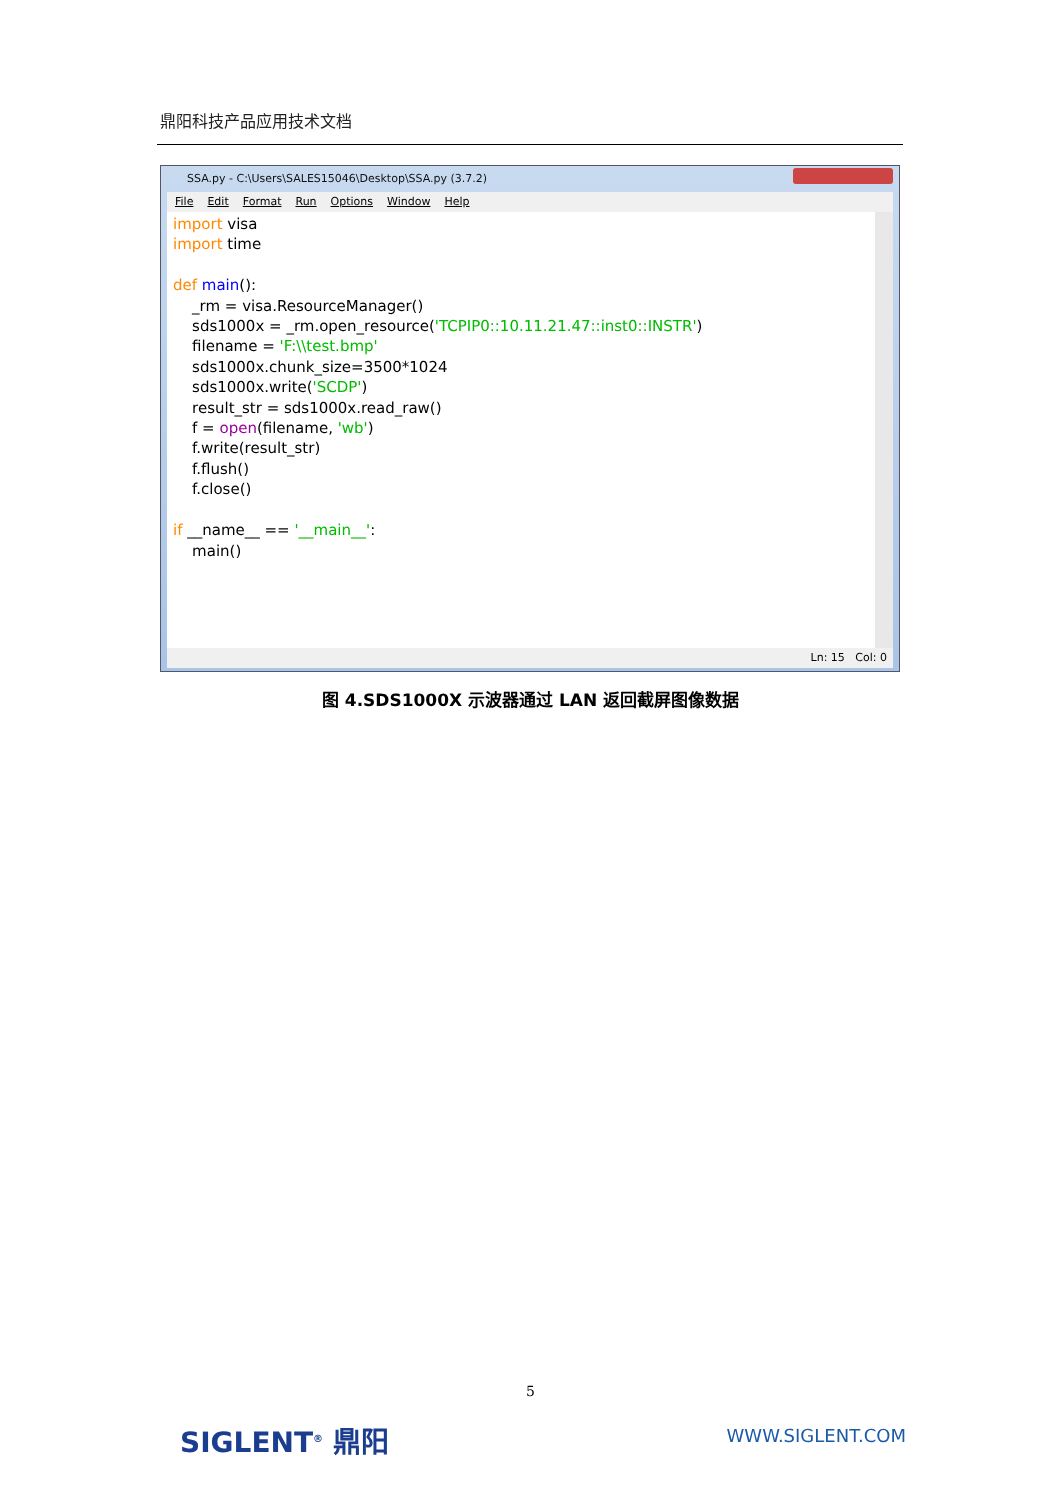鼎阳科技产品应用技术文档
SSA.py - C:\Users\SALES15046\Desktop\SSA.py (3.7.2)
File Edit Format Run Options Window Help
import visa import time def main(): _rm = visa.ResourceManager() sds1000x = _rm.open_resource('TCPIP0::10.11.21.47::inst0::INSTR') filename = 'F:\\test.bmp' sds1000x.chunk_size=3500*1024 sds1000x.write('SCDP') result_str = sds1000x.read_raw() f = open(filename, 'wb') f.write(result_str) f.flush() f.close() if __name__ == '__main__': main()
Ln: 15 Col: 0
图 4.SDS1000X 示波器通过 LAN 返回截屏图像数据
5
SIGLENT<sup>®</sup> 鼎阳 WWW.SIGLENT.COM